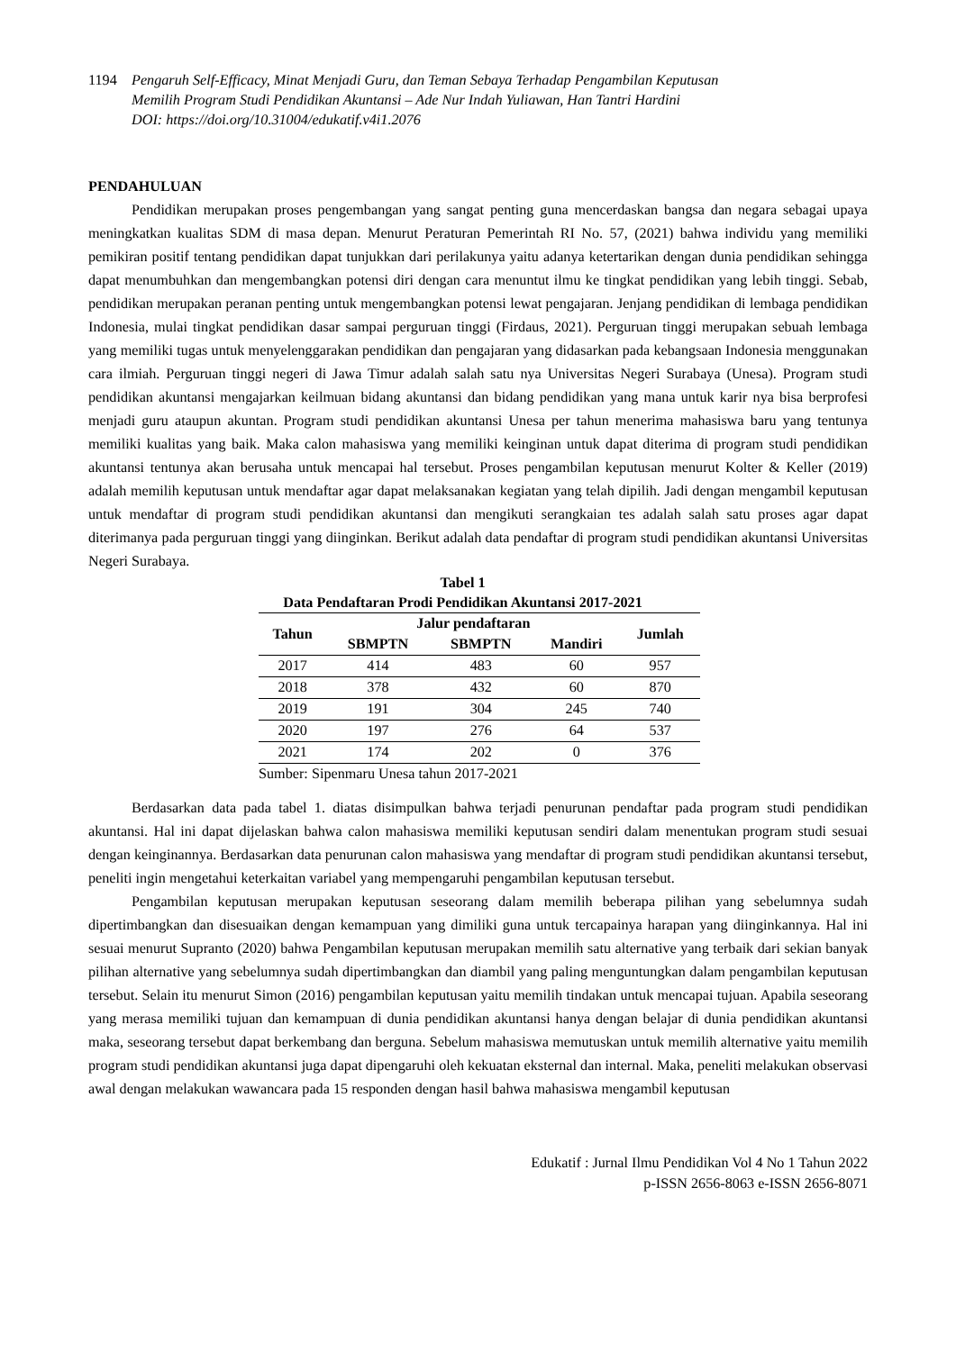1194 Pengaruh Self-Efficacy, Minat Menjadi Guru, dan Teman Sebaya Terhadap Pengambilan Keputusan
Memilih Program Studi Pendidikan Akuntansi – Ade Nur Indah Yuliawan, Han Tantri Hardini
DOI: https://doi.org/10.31004/edukatif.v4i1.2076
PENDAHULUAN
Pendidikan merupakan proses pengembangan yang sangat penting guna mencerdaskan bangsa dan negara sebagai upaya meningkatkan kualitas SDM di masa depan. Menurut Peraturan Pemerintah RI No. 57, (2021) bahwa individu yang memiliki pemikiran positif tentang pendidikan dapat tunjukkan dari perilakunya yaitu adanya ketertarikan dengan dunia pendidikan sehingga dapat menumbuhkan dan mengembangkan potensi diri dengan cara menuntut ilmu ke tingkat pendidikan yang lebih tinggi. Sebab, pendidikan merupakan peranan penting untuk mengembangkan potensi lewat pengajaran. Jenjang pendidikan di lembaga pendidikan Indonesia, mulai tingkat pendidikan dasar sampai perguruan tinggi (Firdaus, 2021). Perguruan tinggi merupakan sebuah lembaga yang memiliki tugas untuk menyelenggarakan pendidikan dan pengajaran yang didasarkan pada kebangsaan Indonesia menggunakan cara ilmiah. Perguruan tinggi negeri di Jawa Timur adalah salah satu nya Universitas Negeri Surabaya (Unesa). Program studi pendidikan akuntansi mengajarkan keilmuan bidang akuntansi dan bidang pendidikan yang mana untuk karir nya bisa berprofesi menjadi guru ataupun akuntan. Program studi pendidikan akuntansi Unesa per tahun menerima mahasiswa baru yang tentunya memiliki kualitas yang baik. Maka calon mahasiswa yang memiliki keinginan untuk dapat diterima di program studi pendidikan akuntansi tentunya akan berusaha untuk mencapai hal tersebut. Proses pengambilan keputusan menurut Kolter & Keller (2019) adalah memilih keputusan untuk mendaftar agar dapat melaksanakan kegiatan yang telah dipilih. Jadi dengan mengambil keputusan untuk mendaftar di program studi pendidikan akuntansi dan mengikuti serangkaian tes adalah salah satu proses agar dapat diterimanya pada perguruan tinggi yang diinginkan. Berikut adalah data pendaftar di program studi pendidikan akuntansi Universitas Negeri Surabaya.
Tabel 1
Data Pendaftaran Prodi Pendidikan Akuntansi 2017-2021
| Tahun | Jalur pendaftaran | | | Jumlah |
| --- | --- | --- | --- | --- |
| | SBMPTN | SBMPTN | Mandiri | |
| 2017 | 414 | 483 | 60 | 957 |
| 2018 | 378 | 432 | 60 | 870 |
| 2019 | 191 | 304 | 245 | 740 |
| 2020 | 197 | 276 | 64 | 537 |
| 2021 | 174 | 202 | 0 | 376 |
Sumber: Sipenmaru Unesa tahun 2017-2021
Berdasarkan data pada tabel 1. diatas disimpulkan bahwa terjadi penurunan pendaftar pada program studi pendidikan akuntansi. Hal ini dapat dijelaskan bahwa calon mahasiswa memiliki keputusan sendiri dalam menentukan program studi sesuai dengan keinginannya. Berdasarkan data penurunan calon mahasiswa yang mendaftar di program studi pendidikan akuntansi tersebut, peneliti ingin mengetahui keterkaitan variabel yang mempengaruhi pengambilan keputusan tersebut.
Pengambilan keputusan merupakan keputusan seseorang dalam memilih beberapa pilihan yang sebelumnya sudah dipertimbangkan dan disesuaikan dengan kemampuan yang dimiliki guna untuk tercapainya harapan yang diinginkannya. Hal ini sesuai menurut Supranto (2020) bahwa Pengambilan keputusan merupakan memilih satu alternative yang terbaik dari sekian banyak pilihan alternative yang sebelumnya sudah dipertimbangkan dan diambil yang paling menguntungkan dalam pengambilan keputusan tersebut. Selain itu menurut Simon (2016) pengambilan keputusan yaitu memilih tindakan untuk mencapai tujuan. Apabila seseorang yang merasa memiliki tujuan dan kemampuan di dunia pendidikan akuntansi hanya dengan belajar di dunia pendidikan akuntansi maka, seseorang tersebut dapat berkembang dan berguna. Sebelum mahasiswa memutuskan untuk memilih alternative yaitu memilih program studi pendidikan akuntansi juga dapat dipengaruhi oleh kekuatan eksternal dan internal. Maka, peneliti melakukan observasi awal dengan melakukan wawancara pada 15 responden dengan hasil bahwa mahasiswa mengambil keputusan
Edukatif : Jurnal Ilmu Pendidikan Vol 4 No 1 Tahun 2022
p-ISSN 2656-8063 e-ISSN 2656-8071